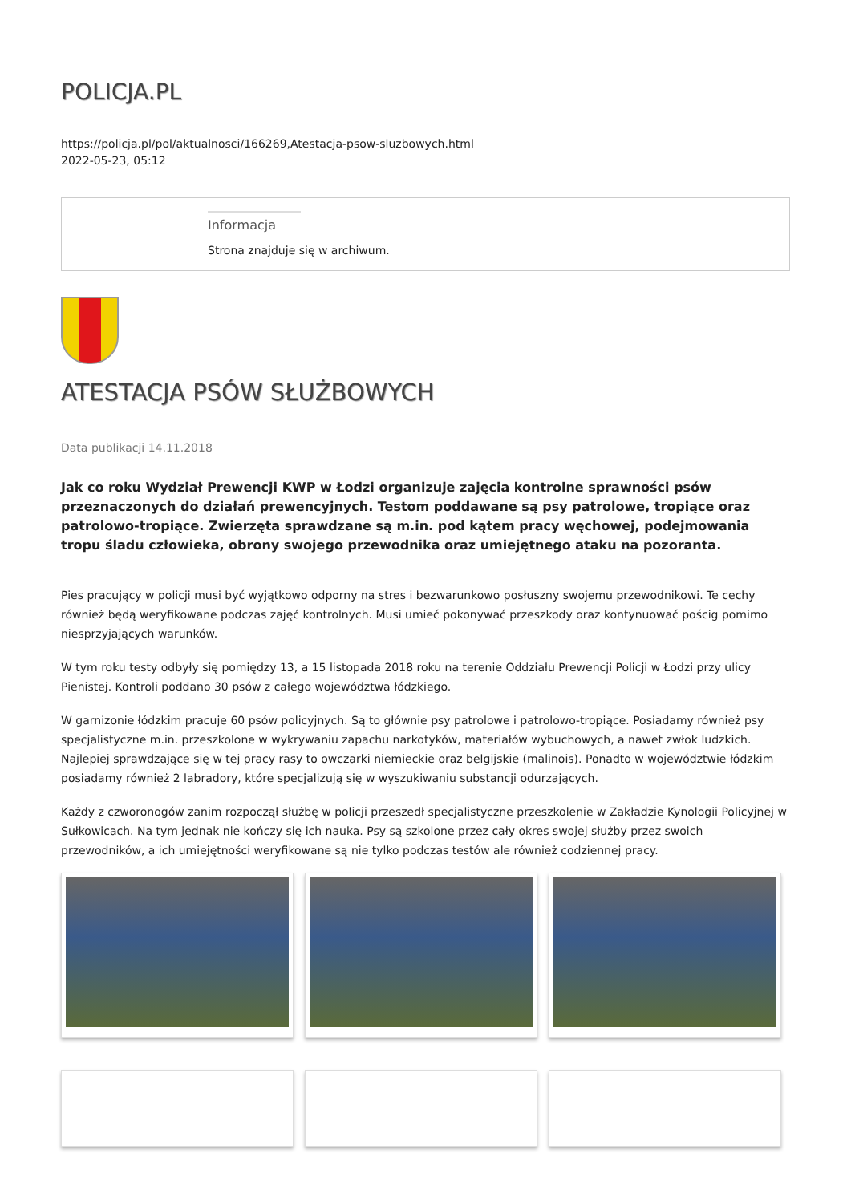POLICJA.PL
https://policja.pl/pol/aktualnosci/166269,Atestacja-psow-sluzbowych.html
2022-05-23, 05:12
Informacja
Strona znajduje się w archiwum.
ATESTACJA PSÓW SŁUŻBOWYCH
Data publikacji 14.11.2018
Jak co roku Wydział Prewencji KWP w Łodzi organizuje zajęcia kontrolne sprawności psów przeznaczonych do działań prewencyjnych. Testom poddawane są psy patrolowe, tropiące oraz patrolowo-tropiące. Zwierzęta sprawdzane są m.in. pod kątem pracy węchowej, podejmowania tropu śladu człowieka, obrony swojego przewodnika oraz umiejętnego ataku na pozoranta.
Pies pracujący w policji musi być wyjątkowo odporny na stres i bezwarunkowo posłuszny swojemu przewodnikowi. Te cechy również będą weryfikowane podczas zajęć kontrolnych. Musi umieć pokonywać przeszkody oraz kontynuować pościg pomimo niesprzyjających warunków.
W tym roku testy odbyły się pomiędzy 13, a 15 listopada 2018 roku na terenie Oddziału Prewencji Policji w Łodzi przy ulicy Pienistej. Kontroli poddano 30 psów z całego województwa łódzkiego.
W garnizonie łódzkim pracuje 60 psów policyjnych. Są to głównie psy patrolowe i patrolowo-tropiące. Posiadamy również psy specjalistyczne m.in. przeszkolone w wykrywaniu zapachu narkotyków, materiałów wybuchowych, a nawet zwłok ludzkich. Najlepiej sprawdzające się w tej pracy rasy to owczarki niemieckie oraz belgijskie (malinois). Ponadto w województwie łódzkim posiadamy również 2 labradory, które specjalizują się w wyszukiwaniu substancji odurzających.
Każdy z czworonogów zanim rozpoczął służbę w policji przeszedł specjalistyczne przeszkolenie w Zakładzie Kynologii Policyjnej w Sułkowicach. Na tym jednak nie kończy się ich nauka. Psy są szkolone przez cały okres swojej służby przez swoich przewodników, a ich umiejętności weryfikowane są nie tylko podczas testów ale również codziennej pracy.